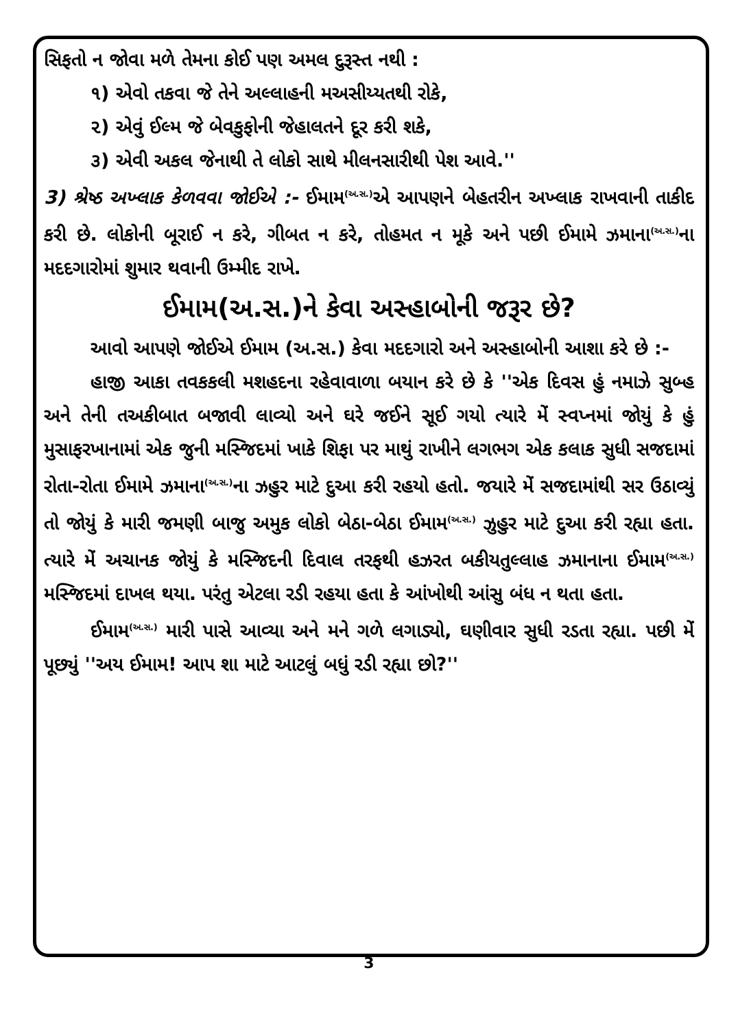સિફતો ન જોવા મળે તેમના કોઈ પણ અમલ દુરૂસ્ત નથી :
૧) એવો તકવા જે તેને અલ્લાહની મઅસીય્યતથી રોકે,
૨) એવું ઈલ્મ જે બેવકુફોની જેહાલતને દૂર કરી શકે,
૩) એવી અકલ જેનાથી તે લોકો સાથે મીલનસારીથી પેશ આવે.''
3) શ્રેષ્ઠ અખ્લાક કેળવવા જોઈએ :- ઈમામ<sup>(અ.સ.)</sup>એ આપણને બેહતરીન અખ્લાક રાખવાની તાકીદ કરી છે. લોકોની બૂરાઈ ન કરે, ગીબત ન કરે, તોહમત ન મૂકે અને પછી ઈમામે ઝમાના<sup>(અ.સ.)</sup>ના મદદગારોમાં શુમાર થવાની ઉમ્મીદ રાખે.
ઈમામ(અ.સ.)ને કેવા અસ્હાબોની જરૂર છે?
આવો આપણે જોઈએ ઈમામ (અ.સ.) કેવા મદદગારો અને અસ્હાબોની આશા કરે છે :-
હાજી આકા તવકકલી મશહદના રહેવાવાળા બયાન કરે છે કે ''એક દિવસ હું નમાઝે સુબ્હ અને તેની તઅકીબાત બજાવી લાવ્યો અને ઘરે જઈને સૂઈ ગયો ત્યારે મેં સ્વપ્નમાં જોયું કે હું મુસાફરખાનામાં એક જુની મસ્જિદમાં ખાકે શિફા પર માથું રાખીને લગભગ એક કલાક સુધી સજદામાં રોતા-રોતા ઈમામે ઝમાના<sup>(અ.સ.)</sup>ના ઝહુર માટે દુઆ કરી રહયો હતો. જયારે મેં સજદામાંથી સર ઉઠાવ્યું તો જોયું કે મારી જમણી બાજુ અમુક લોકો બેઠા-બેઠા ઈમામ<sup>(અ.સ.)</sup> ઝુહુર માટે દુઆ કરી રહ્યા હતા. ત્યારે મેં અચાનક જોયું કે મસ્જિદની દિવાલ તરફથી હઝરત બકીયતુલ્લાહ ઝમાનાના ઈમામ<sup>(અ.સ.)</sup> મસ્જિદમાં દાખલ થયા. પરંતુ એટલા રડી રહયા હતા કે આંખોથી આંસુ બંધ ન થતા હતા.
ઈમામ<sup>(અ.સ.)</sup> મારી પાસે આવ્યા અને મને ગળે લગાડ્યો, ઘણીવાર સુધી રડતા રહ્યા. પછી મેં પૂછ્યું ''અય ઈમામ! આપ શા માટે આટલું બધું રડી રહ્યા છો?''
3